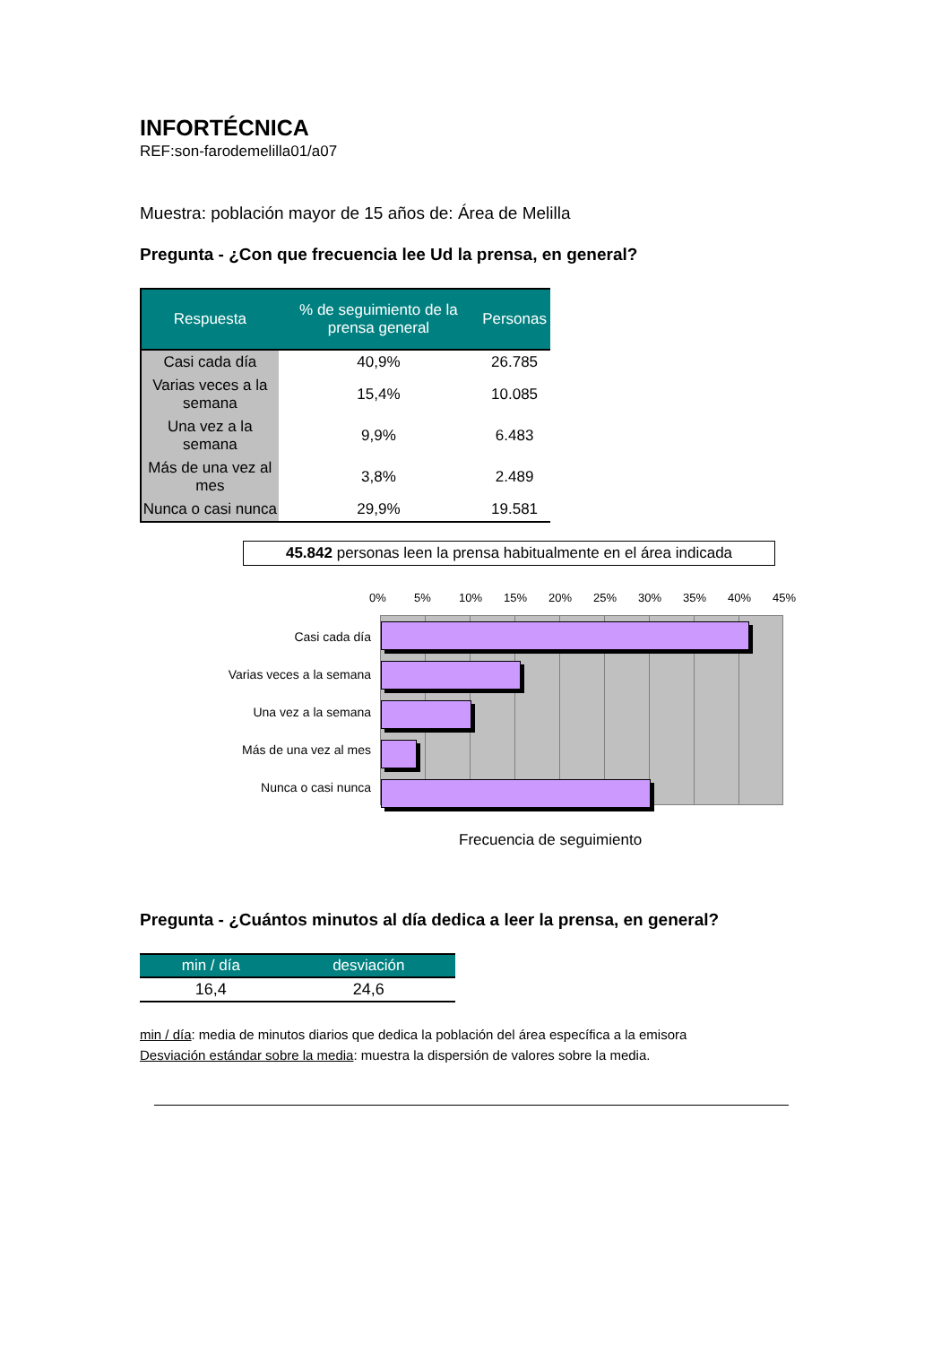INFORTÉCNICA
REF:son-farodemelilla01/a07
Muestra: población mayor de 15 años de: Área de Melilla
Pregunta - ¿Con que frecuencia lee Ud la prensa, en general?
| Respuesta | % de seguimiento de la prensa general | Personas |
| --- | --- | --- |
| Casi cada día | 40,9% | 26.785 |
| Varias veces a la semana | 15,4% | 10.085 |
| Una vez a la semana | 9,9% | 6.483 |
| Más de una vez al mes | 3,8% | 2.489 |
| Nunca o casi nunca | 29,9% | 19.581 |
45.842 personas leen la prensa habitualmente en el área indicada
Casi cada día
Varias veces a la semana
Una vez a la semana
Más de una vez al mes
Nunca o casi nunca
0% 5% 10% 15% 20% 25% 30% 35% 40% 45%
Frecuencia de seguimiento
Pregunta - ¿Cuántos minutos al día dedica a leer la prensa, en general?
| min / día | desviación |
| --- | --- |
| 16,4 | 24,6 |
min / día: media de minutos diarios que dedica la población del área específica a la emisora
Desviación estándar sobre la media: muestra la dispersión de valores sobre la media.